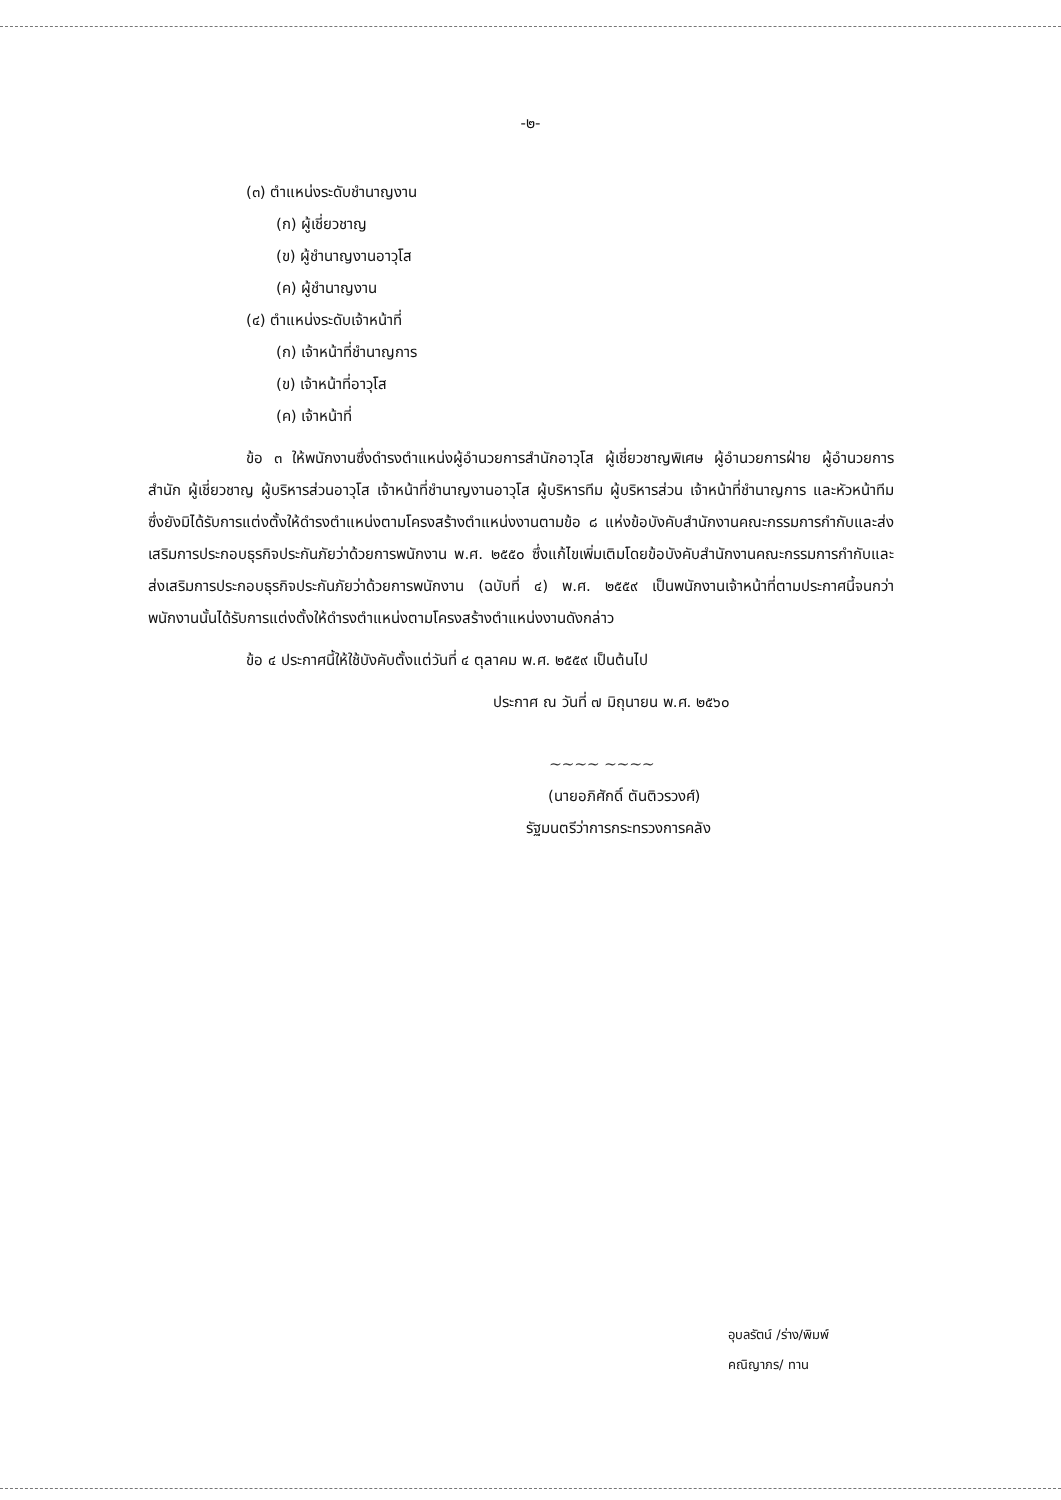-๒-
(๓) ตำแหน่งระดับชำนาญงาน
(ก) ผู้เชี่ยวชาญ
(ข) ผู้ชำนาญงานอาวุโส
(ค) ผู้ชำนาญงาน
(๔) ตำแหน่งระดับเจ้าหน้าที่
(ก) เจ้าหน้าที่ชำนาญการ
(ข) เจ้าหน้าที่อาวุโส
(ค) เจ้าหน้าที่
ข้อ ๓ ให้พนักงานซึ่งดำรงตำแหน่งผู้อำนวยการสำนักอาวุโส ผู้เชี่ยวชาญพิเศษ ผู้อำนวยการฝ่าย ผู้อำนวยการสำนัก ผู้เชี่ยวชาญ ผู้บริหารส่วนอาวุโส เจ้าหน้าที่ชำนาญงานอาวุโส ผู้บริหารทีม ผู้บริหารส่วน เจ้าหน้าที่ชำนาญการ และหัวหน้าทีม ซึ่งยังมิได้รับการแต่งตั้งให้ดำรงตำแหน่งตามโครงสร้างตำแหน่งงานตามข้อ ๘ แห่งข้อบังคับสำนักงานคณะกรรมการกำกับและส่งเสริมการประกอบธุรกิจประกันภัยว่าด้วยการพนักงาน พ.ศ. ๒๕๕๐ ซึ่งแก้ไขเพิ่มเติมโดยข้อบังคับสำนักงานคณะกรรมการกำกับและส่งเสริมการประกอบธุรกิจประกันภัยว่าด้วยการพนักงาน (ฉบับที่ ๔) พ.ศ. ๒๕๕๙ เป็นพนักงานเจ้าหน้าที่ตามประกาศนี้จนกว่าพนักงานนั้นได้รับการแต่งตั้งให้ดำรงตำแหน่งตามโครงสร้างตำแหน่งงานดังกล่าว
ข้อ ๔ ประกาศนี้ให้ใช้บังคับตั้งแต่วันที่ ๔ ตุลาคม พ.ศ. ๒๕๕๙ เป็นต้นไป
ประกาศ ณ วันที่ ๗ มิถุนายน พ.ศ. ๒๕๖๐
~~~~ ~~~~
(นายอภิศักดิ์ ตันติวรวงศ์)
รัฐมนตรีว่าการกระทรวงการคลัง
อุบลรัตน์ /ร่าง/พิมพ์
คณิญาภร/ ทาน